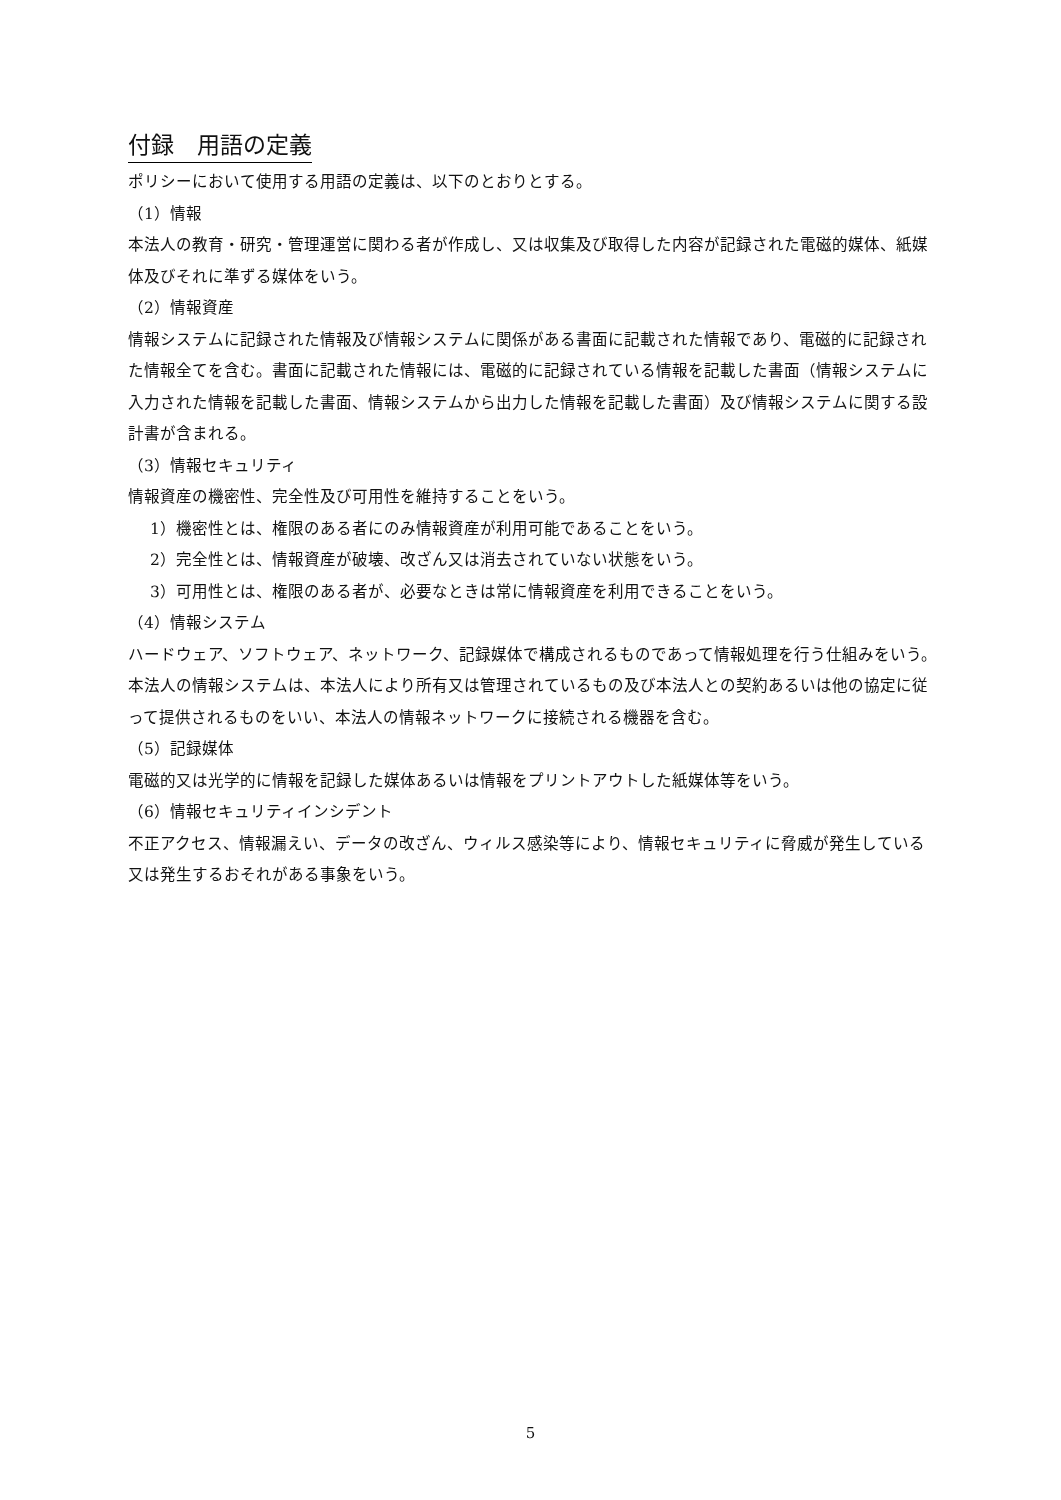付録　用語の定義
ポリシーにおいて使用する用語の定義は、以下のとおりとする。
（1）情報
本法人の教育・研究・管理運営に関わる者が作成し、又は収集及び取得した内容が記録された電磁的媒体、紙媒体及びそれに準ずる媒体をいう。
（2）情報資産
情報システムに記録された情報及び情報システムに関係がある書面に記載された情報であり、電磁的に記録された情報全てを含む。書面に記載された情報には、電磁的に記録されている情報を記載した書面（情報システムに入力された情報を記載した書面、情報システムから出力した情報を記載した書面）及び情報システムに関する設計書が含まれる。
（3）情報セキュリティ
情報資産の機密性、完全性及び可用性を維持することをいう。
1）機密性とは、権限のある者にのみ情報資産が利用可能であることをいう。
2）完全性とは、情報資産が破壊、改ざん又は消去されていない状態をいう。
3）可用性とは、権限のある者が、必要なときは常に情報資産を利用できることをいう。
（4）情報システム
ハードウェア、ソフトウェア、ネットワーク、記録媒体で構成されるものであって情報処理を行う仕組みをいう。本法人の情報システムは、本法人により所有又は管理されているもの及び本法人との契約あるいは他の協定に従って提供されるものをいい、本法人の情報ネットワークに接続される機器を含む。
（5）記録媒体
電磁的又は光学的に情報を記録した媒体あるいは情報をプリントアウトした紙媒体等をいう。
（6）情報セキュリティインシデント
不正アクセス、情報漏えい、データの改ざん、ウィルス感染等により、情報セキュリティに脅威が発生している又は発生するおそれがある事象をいう。
5